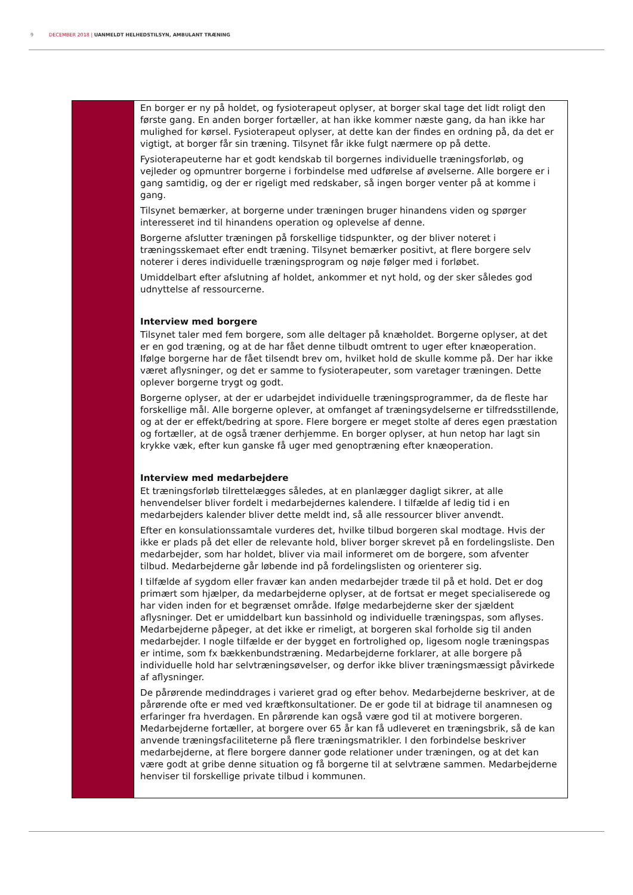9 DECEMBER 2018 | UANMELDT HELHEDSTILSYN, AMBULANT TRÆNING
| | En borger er ny på holdet, og fysioterapeut oplyser, at borger skal tage det lidt roligt den første gang. En anden borger fortæller, at han ikke kommer næste gang, da han ikke har mulighed for kørsel. Fysioterapeut oplyser, at dette kan der findes en ordning på, da det er vigtigt, at borger får sin træning. Tilsynet får ikke fulgt nærmere op på dette. Fysioterapeuterne har et godt kendskab til borgernes individuelle træningsforløb, og vejleder og opmuntrer borgerne i forbindelse med udførelse af øvelserne. Alle borgere er i gang samtidig, og der er rigeligt med redskaber, så ingen borger venter på at komme i gang. Tilsynet bemærker, at borgerne under træningen bruger hinandens viden og spørger interesseret ind til hinandens operation og oplevelse af denne. Borgerne afslutter træningen på forskellige tidspunkter, og der bliver noteret i træningsskemaet efter endt træning. Tilsynet bemærker positivt, at flere borgere selv noterer i deres individuelle træningsprogram og nøje følger med i forløbet. Umiddelbart efter afslutning af holdet, ankommer et nyt hold, og der sker således god udnyttelse af ressourcerne. Interview med borgere Tilsynet taler med fem borgere, som alle deltager på knæholdet. Borgerne oplyser, at det er en god træning, og at de har fået denne tilbudt omtrent to uger efter knæoperation. Ifølge borgerne har de fået tilsendt brev om, hvilket hold de skulle komme på. Der har ikke været aflysninger, og det er samme to fysioterapeuter, som varetager træningen. Dette oplever borgerne trygt og godt. Borgerne oplyser, at der er udarbejdet individuelle træningsprogrammer, da de fleste har forskellige mål. Alle borgerne oplever, at omfanget af træningsydelserne er tilfredsstillende, og at der er effekt/bedring at spore. Flere borgere er meget stolte af deres egen præstation og fortæller, at de også træner derhjemme. En borger oplyser, at hun netop har lagt sin krykke væk, efter kun ganske få uger med genoptræning efter knæoperation. Interview med medarbejdere Et træningsforløb tilrettelægges således, at en planlægger dagligt sikrer, at alle henvendelser bliver fordelt i medarbejdernes kalendere. I tilfælde af ledig tid i en medarbejders kalender bliver dette meldt ind, så alle ressourcer bliver anvendt. Efter en konsulationssamtale vurderes det, hvilke tilbud borgeren skal modtage. Hvis der ikke er plads på det eller de relevante hold, bliver borger skrevet på en fordelingsliste. Den medarbejder, som har holdet, bliver via mail informeret om de borgere, som afventer tilbud. Medarbejderne går løbende ind på fordelingslisten og orienterer sig. I tilfælde af sygdom eller fravær kan anden medarbejder træde til på et hold. Det er dog primært som hjælper, da medarbejderne oplyser, at de fortsat er meget specialiserede og har viden inden for et begrænset område. Ifølge medarbejderne sker der sjældent aflysninger. Det er umiddelbart kun bassinhold og individuelle træningspas, som aflyses. Medarbejderne påpeger, at det ikke er rimeligt, at borgeren skal forholde sig til anden medarbejder. I nogle tilfælde er der bygget en fortrolighed op, ligesom nogle træningspas er intime, som fx bækkenbundstræning. Medarbejderne forklarer, at alle borgere på individuelle hold har selvtræningsøvelser, og derfor ikke bliver træningsmæssigt påvirkede af aflysninger. De pårørende medinddrages i varieret grad og efter behov. Medarbejderne beskriver, at de pårørende ofte er med ved kræftkonsultationer. De er gode til at bidrage til anamnesen og erfaringer fra hverdagen. En pårørende kan også være god til at motivere borgeren. Medarbejderne fortæller, at borgere over 65 år kan få udleveret en træningsbrik, så de kan anvende træningsfaciliteterne på flere træningsmatrikler. I den forbindelse beskriver medarbejderne, at flere borgere danner gode relationer under træningen, og at det kan være godt at gribe denne situation og få borgerne til at selvtræne sammen. Medarbejderne henviser til forskellige private tilbud i kommunen. |